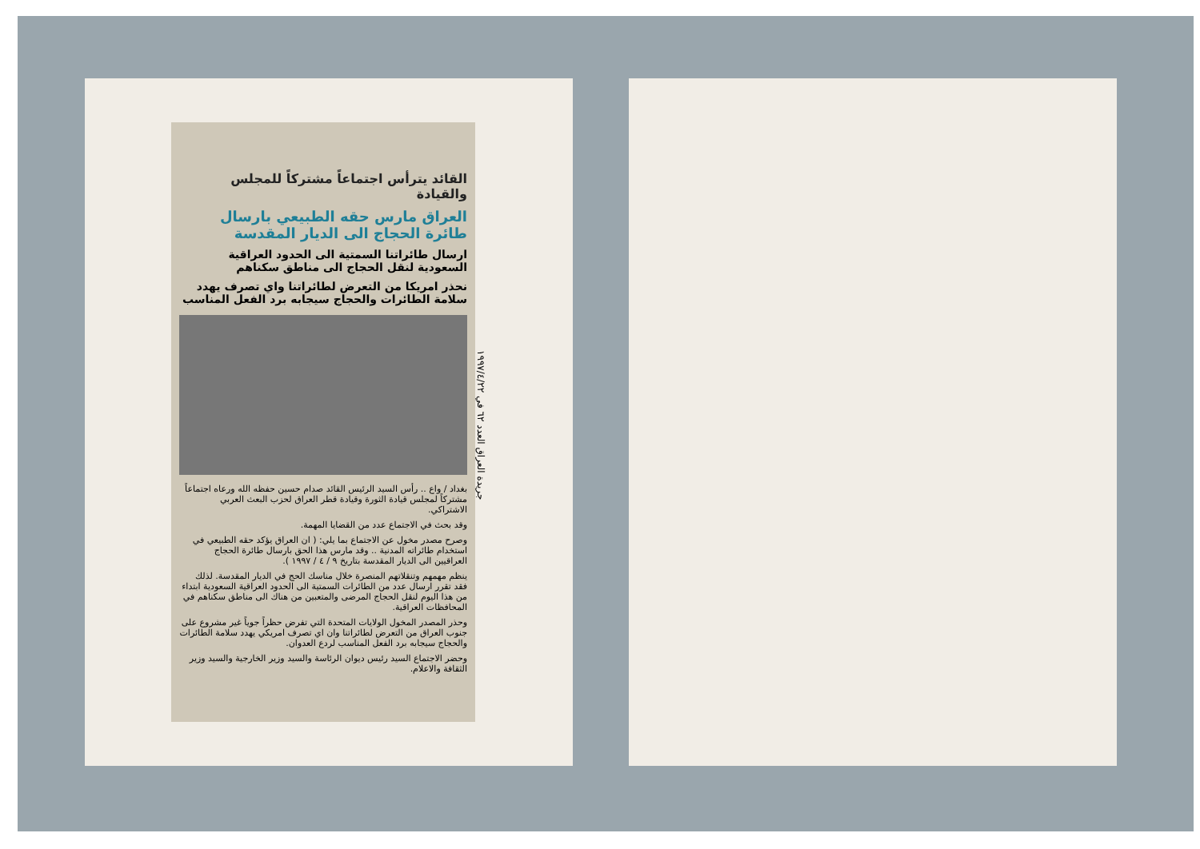القائد يترأس اجتماعاً مشتركاً للمجلس والقيادة
العراق مارس حقه الطبيعي بارسال طائرة الحجاج الى الديار المقدسة
ارسال طائراتنا السمتية الى الحدود العراقية السعودية لنقل الحجاج الى مناطق سكناهم
نحذر امريكا من التعرض لطائراتنا واي تصرف يهدد سلامة الطائرات والحجاج سيجابه برد الفعل المناسب
بغداد / واع .. رأس السيد الرئيس القائد صدام حسين حفظه الله ورعاه اجتماعاً مشتركاً لمجلس قيادة الثورة وقيادة قطر العراق لحزب البعث العربي الاشتراكي.
وقد بحث في الاجتماع عدد من القضايا المهمة.
وصرح مصدر مخول عن الاجتماع بما يلي: ( ان العراق يؤكد حقه الطبيعي في استخدام طائراته المدنية .. وقد مارس هذا الحق بارسال طائرة الحجاج العراقيين الى الديار المقدسة بتاريخ ٩ / ٤ / ١٩٩٧ ).
ينظم مهمهم وتنقلاتهم المنصرة خلال مناسك الحج في الديار المقدسة. لذلك فقد تقرر ارسال عدد من الطائرات السمتية الى الحدود العراقية السعودية ابتداء من هذا اليوم لنقل الحجاج المرضى والمتعبين من هناك الى مناطق سكناهم في المحافظات العراقية.
وحذر المصدر المخول الولايات المتحدة التي تفرض حظراً جوياً غير مشروع على جنوب العراق من التعرض لطائراتنا وان اي تصرف امريكي يهدد سلامة الطائرات والحجاج سيجابه برد الفعل المناسب لردع العدوان.
وحضر الاجتماع السيد رئيس ديوان الرئاسة والسيد وزير الخارجية والسيد وزير الثقافة والاعلام.
جريدة العراق العدد ٦٢ في ١٩٩٧/٤/٢٢